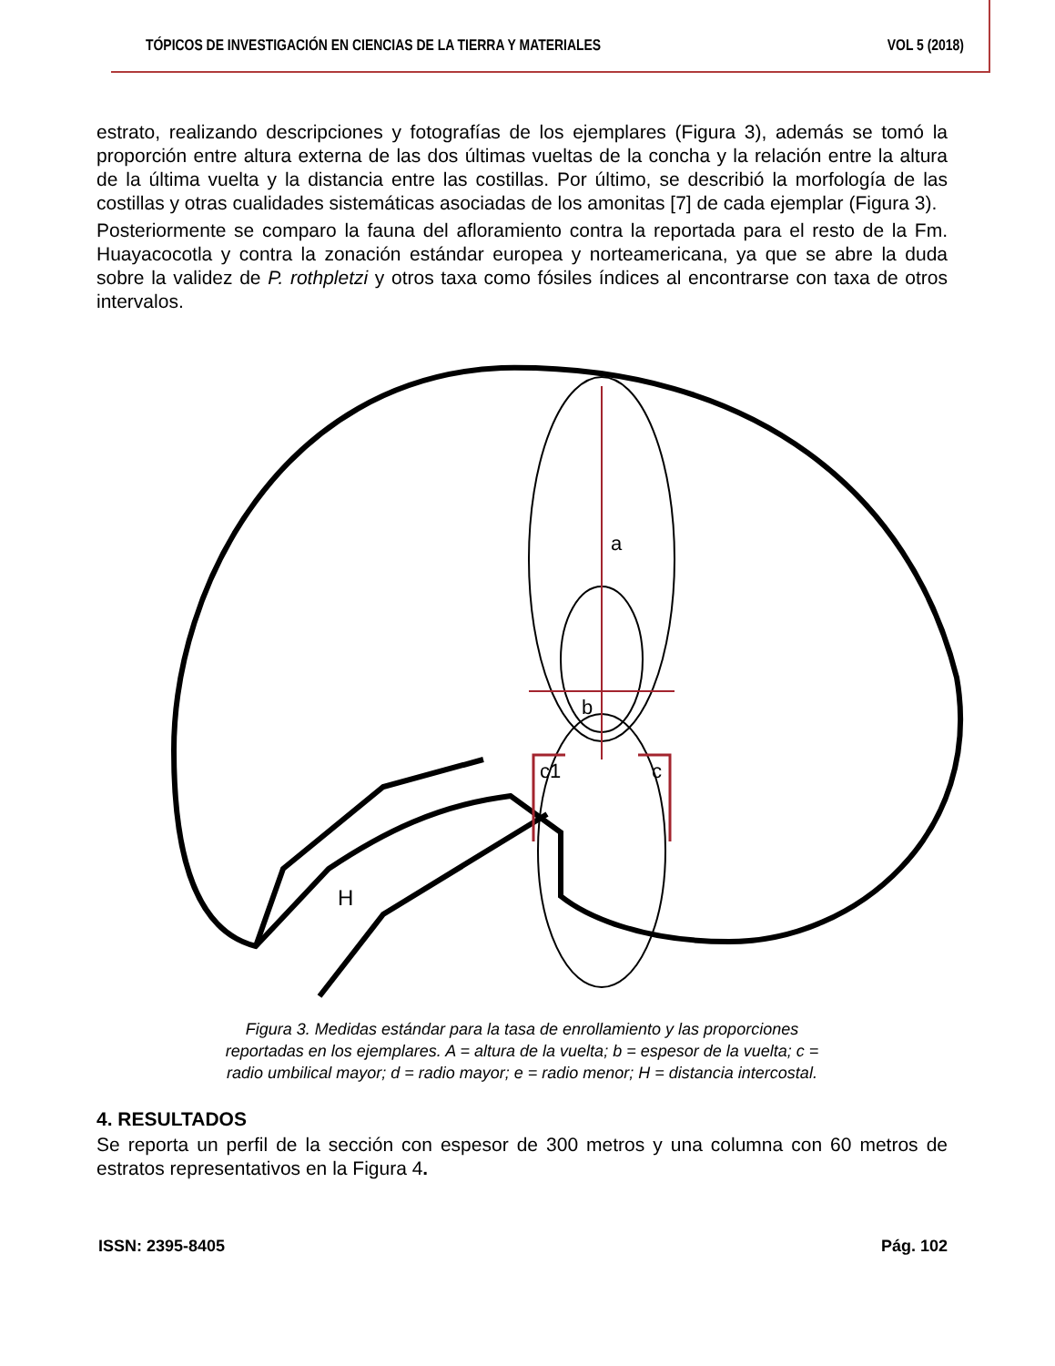TÓPICOS DE INVESTIGACIÓN EN CIENCIAS DE LA TIERRA Y MATERIALES VOL 5 (2018)
estrato, realizando descripciones y fotografías de los ejemplares (Figura 3), además se tomó la proporción entre altura externa de las dos últimas vueltas de la concha y la relación entre la altura de la última vuelta y la distancia entre las costillas. Por último, se describió la morfología de las costillas y otras cualidades sistemáticas asociadas de los amonitas [7] de cada ejemplar (Figura 3).
Posteriormente se comparo la fauna del afloramiento contra la reportada para el resto de la Fm. Huayacocotla y contra la zonación estándar europea y norteamericana, ya que se abre la duda sobre la validez de P. rothpletzi y otros taxa como fósiles índices al encontrarse con taxa de otros intervalos.
a
b
c1
c
H
Figura 3. Medidas estándar para la tasa de enrollamiento y las proporciones reportadas en los ejemplares. A = altura de la vuelta; b = espesor de la vuelta; c = radio umbilical mayor; d = radio mayor; e = radio menor; H = distancia intercostal.
4. RESULTADOS
Se reporta un perfil de la sección con espesor de 300 metros y una columna con 60 metros de estratos representativos en la Figura 4.
ISSN: 2395-8405 Pág. 102